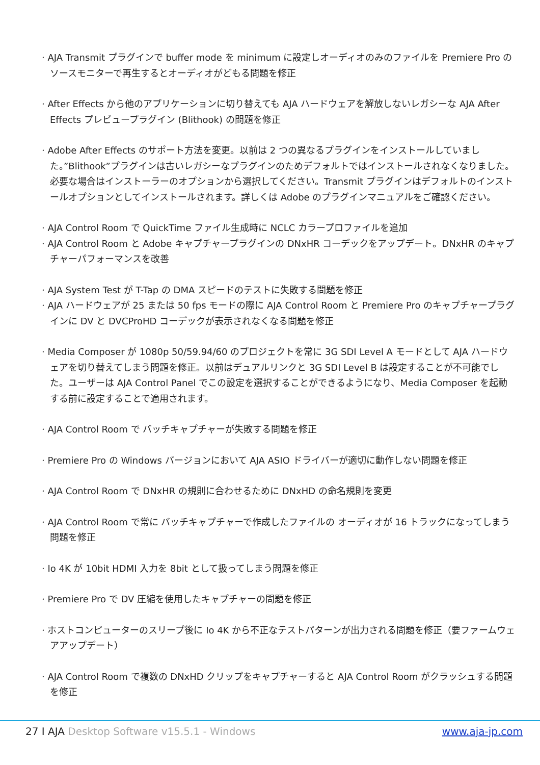· AJA Transmit プラグインで buffer mode を minimum に設定しオーディオのみのファイルを Premiere Pro のソースモニターで再生するとオーディオがどもる問題を修正
· After Effects から他のアプリケーションに切り替えても AJA ハードウェアを解放しないレガシーな AJA After Effects プレビュープラグイン (Blithook) の問題を修正
· Adobe After Effects のサポート方法を変更。以前は 2 つの異なるプラグインをインストールしていました。”Blithook”プラグインは古いレガシーなプラグインのためデフォルトではインストールされなくなりました。必要な場合はインストーラーのオプションから選択してください。Transmit プラグインはデフォルトのインストールオプションとしてインストールされます。詳しくは Adobe のプラグインマニュアルをご確認ください。
· AJA Control Room で QuickTime ファイル生成時に NCLC カラープロファイルを追加
· AJA Control Room と Adobe キャプチャープラグインの DNxHR コーデックをアップデート。DNxHR のキャプチャーパフォーマンスを改善
· AJA System Test が T-Tap の DMA スピードのテストに失敗する問題を修正
· AJA ハードウェアが 25 または 50 fps モードの際に AJA Control Room と Premiere Pro のキャプチャープラグインに DV と DVCProHD コーデックが表示されなくなる問題を修正
· Media Composer が 1080p 50/59.94/60 のプロジェクトを常に 3G SDI Level A モードとして AJA ハードウェアを切り替えてしまう問題を修正。以前はデュアルリンクと 3G SDI Level B は設定することが不可能でした。ユーザーは AJA Control Panel でこの設定を選択することができるようになり、Media Composer を起動する前に設定することで適用されます。
· AJA Control Room で バッチキャプチャーが失敗する問題を修正
· Premiere Pro の Windows バージョンにおいて AJA ASIO ドライバーが適切に動作しない問題を修正
· AJA Control Room で DNxHR の規則に合わせるために DNxHD の命名規則を変更
· AJA Control Room で常に バッチキャプチャーで作成したファイルの オーディオが 16 トラックになってしまう問題を修正
· Io 4K が 10bit HDMI 入力を 8bit として扱ってしまう問題を修正
· Premiere Pro で DV 圧縮を使用したキャプチャーの問題を修正
· ホストコンピューターのスリープ後に Io 4K から不正なテストパターンが出力される問題を修正（要ファームウェアアップデート）
· AJA Control Room で複数の DNxHD クリップをキャプチャーすると AJA Control Room がクラッシュする問題を修正
27 I AJA Desktop Software v15.5.1 - Windows
www.aja-jp.com